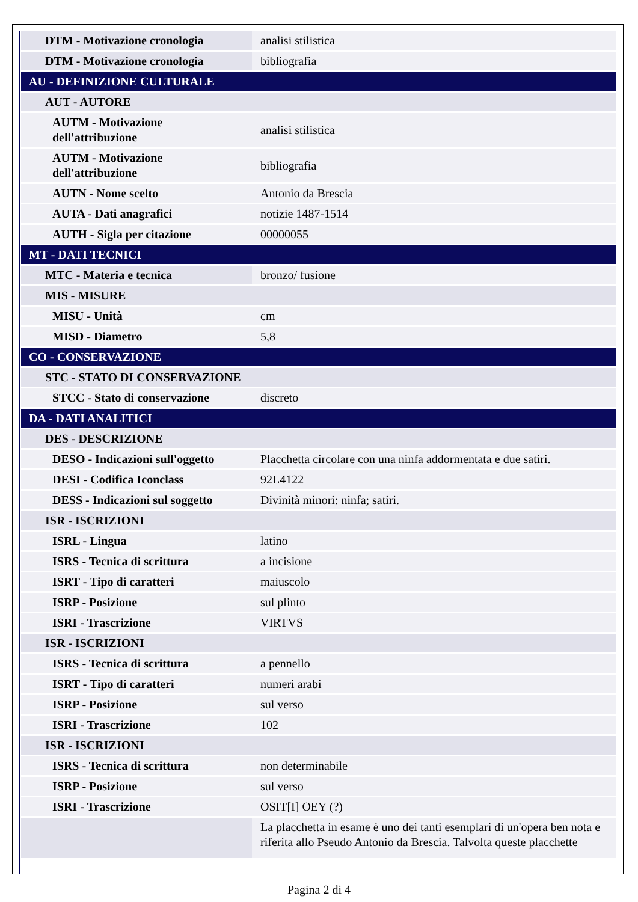| DTM - Motivazione cronologia | analisi stilistica |
| DTM - Motivazione cronologia | bibliografia |
| AU - DEFINIZIONE CULTURALE | |
| AUT - AUTORE | |
| AUTM - Motivazione dell'attribuzione | analisi stilistica |
| AUTM - Motivazione dell'attribuzione | bibliografia |
| AUTN - Nome scelto | Antonio da Brescia |
| AUTA - Dati anagrafici | notizie 1487-1514 |
| AUTH - Sigla per citazione | 00000055 |
| MT - DATI TECNICI | |
| MTC - Materia e tecnica | bronzo/ fusione |
| MIS - MISURE | |
| MISU - Unità | cm |
| MISD - Diametro | 5,8 |
| CO - CONSERVAZIONE | |
| STC - STATO DI CONSERVAZIONE | |
| STCC - Stato di conservazione | discreto |
| DA - DATI ANALITICI | |
| DES - DESCRIZIONE | |
| DESO - Indicazioni sull'oggetto | Placchetta circolare con una ninfa addormentata e due satiri. |
| DESI - Codifica Iconclass | 92L4122 |
| DESS - Indicazioni sul soggetto | Divinità minori: ninfa; satiri. |
| ISR - ISCRIZIONI | |
| ISRL - Lingua | latino |
| ISRS - Tecnica di scrittura | a incisione |
| ISRT - Tipo di caratteri | maiuscolo |
| ISRP - Posizione | sul plinto |
| ISRI - Trascrizione | VIRTVS |
| ISR - ISCRIZIONI | |
| ISRS - Tecnica di scrittura | a pennello |
| ISRT - Tipo di caratteri | numeri arabi |
| ISRP - Posizione | sul verso |
| ISRI - Trascrizione | 102 |
| ISR - ISCRIZIONI | |
| ISRS - Tecnica di scrittura | non determinabile |
| ISRP - Posizione | sul verso |
| ISRI - Trascrizione | OSIT[I] OEY (?) |
| | La placchetta in esame è uno dei tanti esemplari di un'opera ben nota e riferita allo Pseudo Antonio da Brescia. Talvolta queste placchette |
Pagina 2 di 4